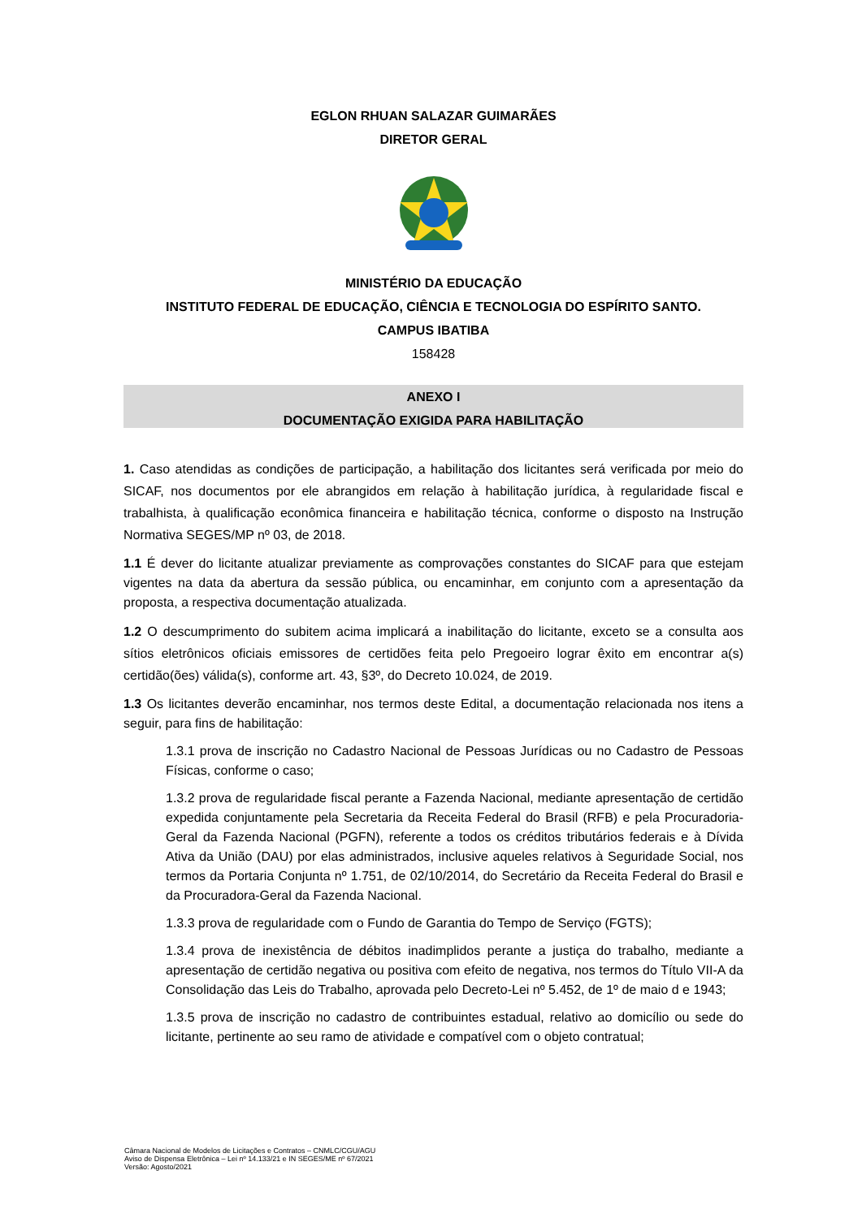EGLON RHUAN SALAZAR GUIMARÃES
DIRETOR GERAL
MINISTÉRIO DA EDUCAÇÃO
INSTITUTO FEDERAL DE EDUCAÇÃO, CIÊNCIA E TECNOLOGIA DO ESPÍRITO SANTO.
CAMPUS IBATIBA
158428
ANEXO I
DOCUMENTAÇÃO EXIGIDA PARA HABILITAÇÃO
1. Caso atendidas as condições de participação, a habilitação dos licitantes será verificada por meio do SICAF, nos documentos por ele abrangidos em relação à habilitação jurídica, à regularidade fiscal e trabalhista, à qualificação econômica financeira e habilitação técnica, conforme o disposto na Instrução Normativa SEGES/MP nº 03, de 2018.
1.1 É dever do licitante atualizar previamente as comprovações constantes do SICAF para que estejam vigentes na data da abertura da sessão pública, ou encaminhar, em conjunto com a apresentação da proposta, a respectiva documentação atualizada.
1.2 O descumprimento do subitem acima implicará a inabilitação do licitante, exceto se a consulta aos sítios eletrônicos oficiais emissores de certidões feita pelo Pregoeiro lograr êxito em encontrar a(s) certidão(ões) válida(s), conforme art. 43, §3º, do Decreto 10.024, de 2019.
1.3 Os licitantes deverão encaminhar, nos termos deste Edital, a documentação relacionada nos itens a seguir, para fins de habilitação:
1.3.1 prova de inscrição no Cadastro Nacional de Pessoas Jurídicas ou no Cadastro de Pessoas Físicas, conforme o caso;
1.3.2 prova de regularidade fiscal perante a Fazenda Nacional, mediante apresentação de certidão expedida conjuntamente pela Secretaria da Receita Federal do Brasil (RFB) e pela Procuradoria-Geral da Fazenda Nacional (PGFN), referente a todos os créditos tributários federais e à Dívida Ativa da União (DAU) por elas administrados, inclusive aqueles relativos à Seguridade Social, nos termos da Portaria Conjunta nº 1.751, de 02/10/2014, do Secretário da Receita Federal do Brasil e da Procuradora-Geral da Fazenda Nacional.
1.3.3 prova de regularidade com o Fundo de Garantia do Tempo de Serviço (FGTS);
1.3.4 prova de inexistência de débitos inadimplidos perante a justiça do trabalho, mediante a apresentação de certidão negativa ou positiva com efeito de negativa, nos termos do Título VII-A da Consolidação das Leis do Trabalho, aprovada pelo Decreto-Lei nº 5.452, de 1º de maio d e 1943;
1.3.5 prova de inscrição no cadastro de contribuintes estadual, relativo ao domicílio ou sede do licitante, pertinente ao seu ramo de atividade e compatível com o objeto contratual;
Câmara Nacional de Modelos de Licitações e Contratos – CNMLC/CGU/AGU
Aviso de Dispensa Eletrônica – Lei nº 14.133/21 e IN SEGES/ME nº 67/2021
Versão: Agosto/2021